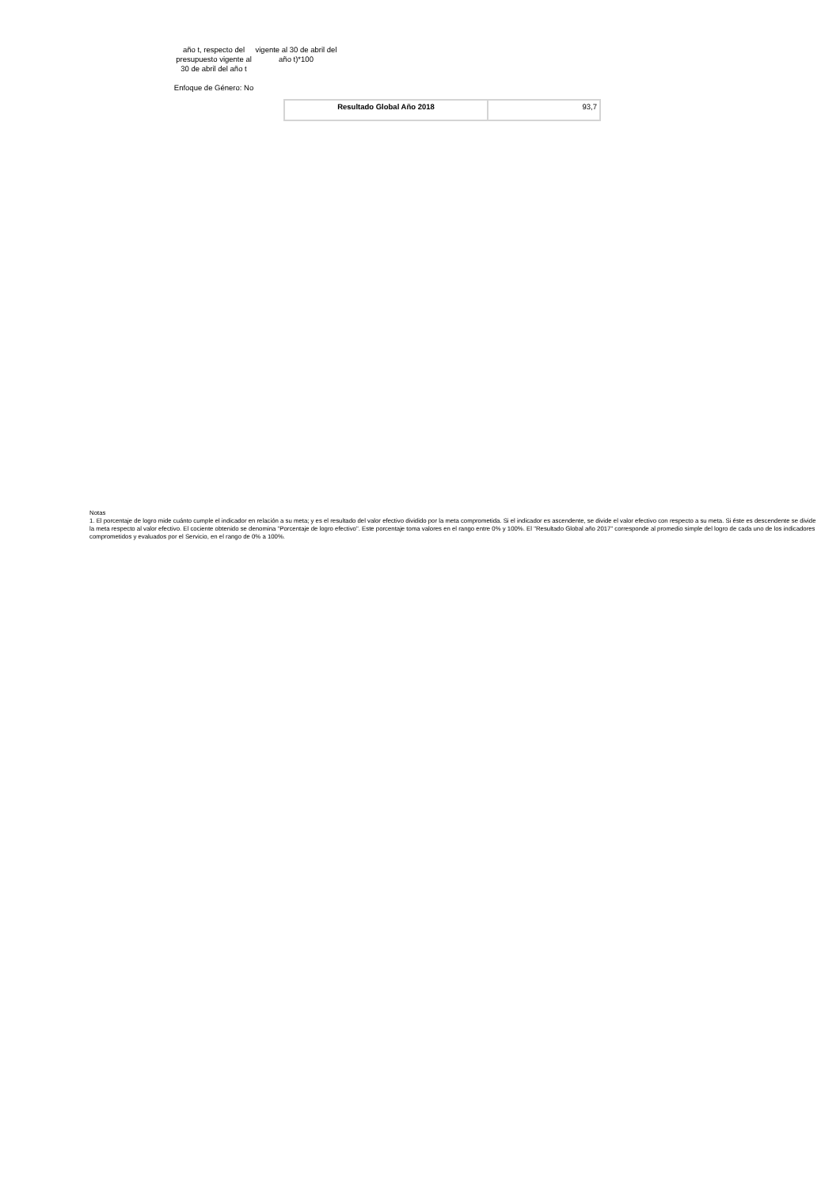año t, respecto del presupuesto vigente al 30 de abril del año t
Enfoque de Género: No
vigente al 30 de abril del año t)*100
| Resultado Global Año 2018 | 93,7 |
Notas
1. El porcentaje de logro mide cuánto cumple el indicador en relación a su meta; y es el resultado del valor efectivo dividido por la meta comprometida. Si el indicador es ascendente, se divide el valor efectivo con respecto a su meta. Si éste es descendente se divide la meta respecto al valor efectivo. El cociente obtenido se denomina "Porcentaje de logro efectivo". Este porcentaje toma valores en el rango entre 0% y 100%. El "Resultado Global año 2017" corresponde al promedio simple del logro de cada uno de los indicadores comprometidos y evaluados por el Servicio, en el rango de 0% a 100%.